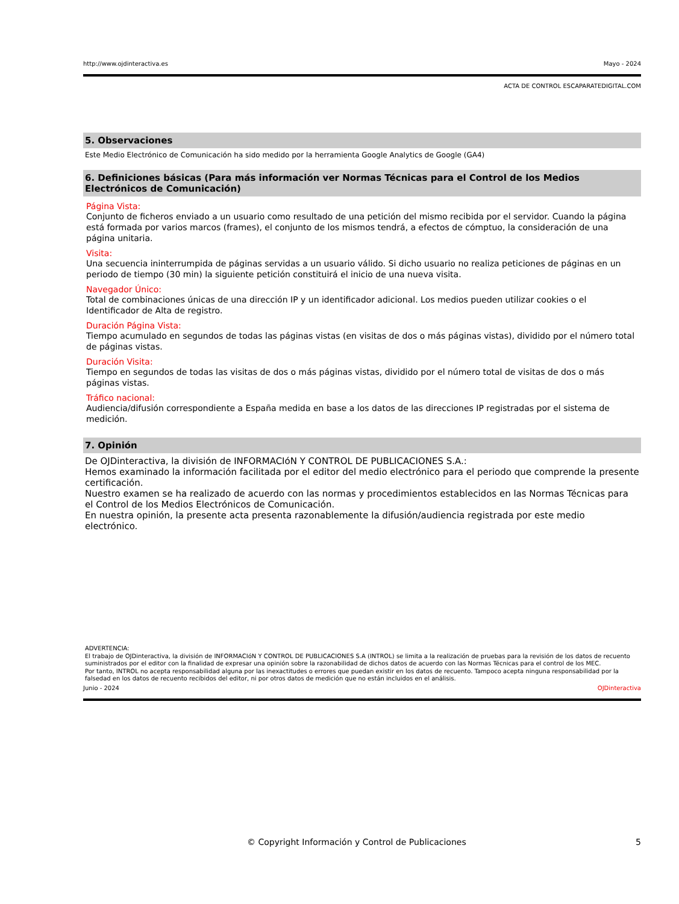http://www.ojdinteractiva.es Mayo - 2024
ACTA DE CONTROL ESCAPARATEDIGITAL.COM
5. Observaciones
Este Medio Electrónico de Comunicación ha sido medido por la herramienta Google Analytics de Google (GA4)
6. Definiciones básicas (Para más información ver Normas Técnicas para el Control de los Medios Electrónicos de Comunicación)
Página Vista:
Conjunto de ficheros enviado a un usuario como resultado de una petición del mismo recibida por el servidor. Cuando la página está formada por varios marcos (frames), el conjunto de los mismos tendrá, a efectos de cómptuo, la consideración de una página unitaria.
Visita:
Una secuencia ininterrumpida de páginas servidas a un usuario válido. Si dicho usuario no realiza peticiones de páginas en un periodo de tiempo (30 min) la siguiente petición constituirá el inicio de una nueva visita.
Navegador Único:
Total de combinaciones únicas de una dirección IP y un identificador adicional. Los medios pueden utilizar cookies o el Identificador de Alta de registro.
Duración Página Vista:
Tiempo acumulado en segundos de todas las páginas vistas (en visitas de dos o más páginas vistas), dividido por el número total de páginas vistas.
Duración Visita:
Tiempo en segundos de todas las visitas de dos o más páginas vistas, dividido por el número total de visitas de dos o más páginas vistas.
Tráfico nacional:
Audiencia/difusión correspondiente a España medida en base a los datos de las direcciones IP registradas por el sistema de medición.
7. Opinión
De OJDinteractiva, la división de INFORMACIóN Y CONTROL DE PUBLICACIONES S.A.:
Hemos examinado la información facilitada por el editor del medio electrónico para el periodo que comprende la presente certificación.
Nuestro examen se ha realizado de acuerdo con las normas y procedimientos establecidos en las Normas Técnicas para el Control de los Medios Electrónicos de Comunicación.
En nuestra opinión, la presente acta presenta razonablemente la difusión/audiencia registrada por este medio electrónico.
ADVERTENCIA:
El trabajo de OJDinteractiva, la división de INFORMACIóN Y CONTROL DE PUBLICACIONES S.A (INTROL) se limita a la realización de pruebas para la revisión de los datos de recuento suministrados por el editor con la finalidad de expresar una opinión sobre la razonabilidad de dichos datos de acuerdo con las Normas Técnicas para el control de los MEC.
Por tanto, INTROL no acepta responsabilidad alguna por las inexactitudes o errores que puedan existir en los datos de recuento. Tampoco acepta ninguna responsabilidad por la falsedad en los datos de recuento recibidos del editor, ni por otros datos de medición que no están incluidos en el análisis.
Junio - 2024 OJDinteractiva
© Copyright Información y Control de Publicaciones 5